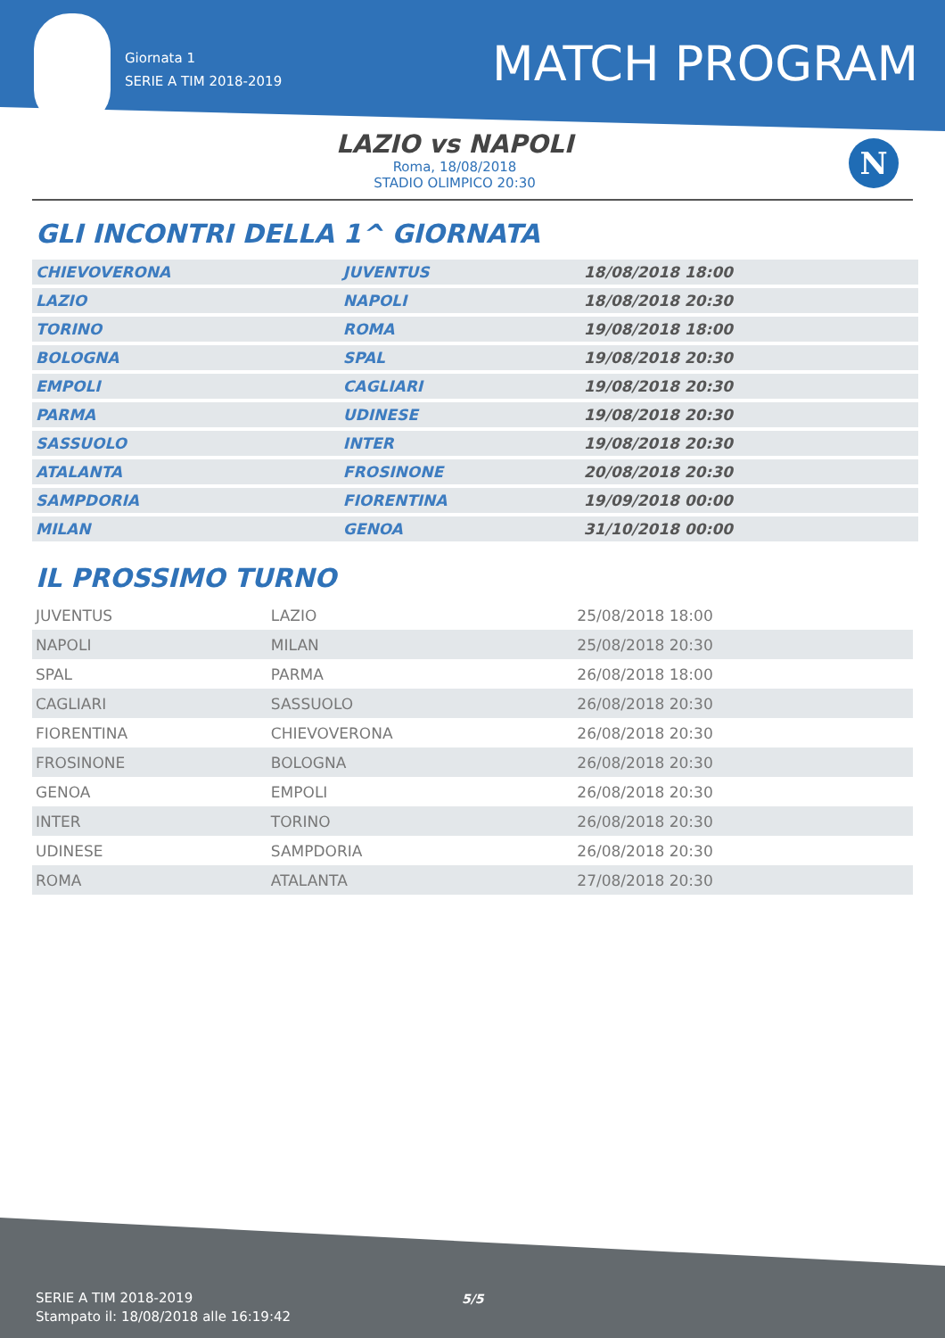Giornata 1
SERIE A TIM 2018-2019
MATCH PROGRAM
LAZIO vs NAPOLI
Roma, 18/08/2018
STADIO OLIMPICO 20:30
N
GLI INCONTRI DELLA 1^ GIORNATA
| CHIEVOVERONA | JUVENTUS | 18/08/2018 18:00 |
| LAZIO | NAPOLI | 18/08/2018 20:30 |
| TORINO | ROMA | 19/08/2018 18:00 |
| BOLOGNA | SPAL | 19/08/2018 20:30 |
| EMPOLI | CAGLIARI | 19/08/2018 20:30 |
| PARMA | UDINESE | 19/08/2018 20:30 |
| SASSUOLO | INTER | 19/08/2018 20:30 |
| ATALANTA | FROSINONE | 20/08/2018 20:30 |
| SAMPDORIA | FIORENTINA | 19/09/2018 00:00 |
| MILAN | GENOA | 31/10/2018 00:00 |
IL PROSSIMO TURNO
| JUVENTUS | LAZIO | 25/08/2018 18:00 |
| NAPOLI | MILAN | 25/08/2018 20:30 |
| SPAL | PARMA | 26/08/2018 18:00 |
| CAGLIARI | SASSUOLO | 26/08/2018 20:30 |
| FIORENTINA | CHIEVOVERONA | 26/08/2018 20:30 |
| FROSINONE | BOLOGNA | 26/08/2018 20:30 |
| GENOA | EMPOLI | 26/08/2018 20:30 |
| INTER | TORINO | 26/08/2018 20:30 |
| UDINESE | SAMPDORIA | 26/08/2018 20:30 |
| ROMA | ATALANTA | 27/08/2018 20:30 |
SERIE A TIM 2018-2019
Stampato il: 18/08/2018 alle 16:19:42
5/5